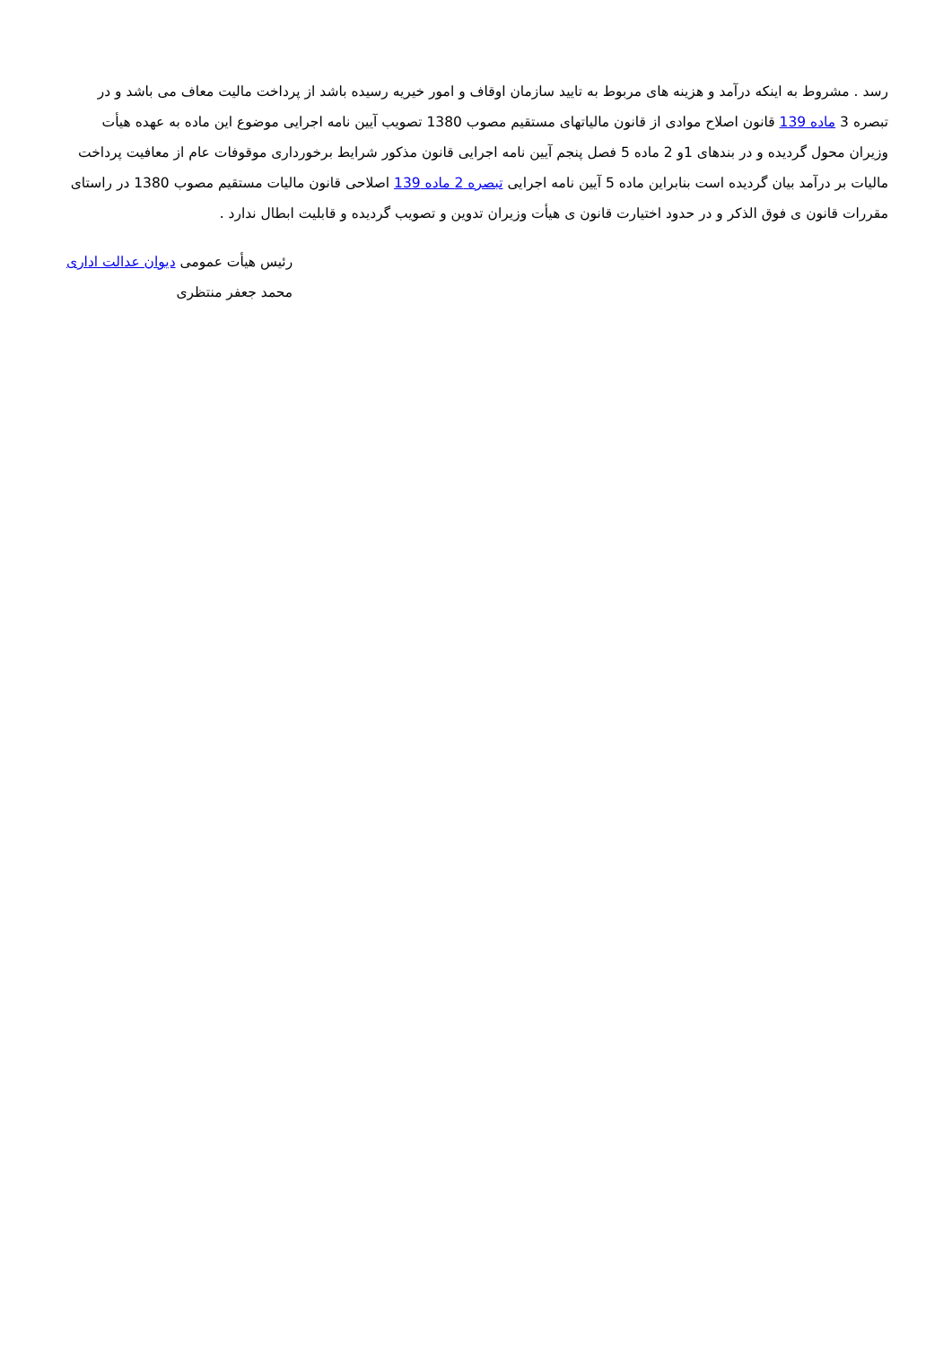رسد . مشروط به اینکه درآمد و هزینه های مربوط به تایید سازمان اوقاف و امور خیریه رسیده باشد از پرداخت مالیت معاف می باشد و در تبصره 3 ماده 139 قانون اصلاح موادی از قانون مالیاتهای مستقیم مصوب 1380 تصویب آیین نامه اجرایی موضوع این ماده به عهده هیأت وزیران محول گردیده و در بندهای 1و 2 ماده 5 فصل پنجم آیین نامه اجرایی قانون مذکور شرایط برخورداری موقوفات عام از معافیت پرداخت مالیات بر درآمد بیان گردیده است بنابراین ماده 5 آیین نامه اجرایی تبصره 2 ماده 139 اصلاحی قانون مالیات مستقیم مصوب 1380 در راستای مقررات قانون ی فوق الذکر و در حدود اختیارت قانون ی هیأت وزیران تدوین و تصویب گردیده و قابلیت ابطال ندارد .
رئیس هیأت عمومی دیوان عدالت اداری
محمد جعفر منتظری